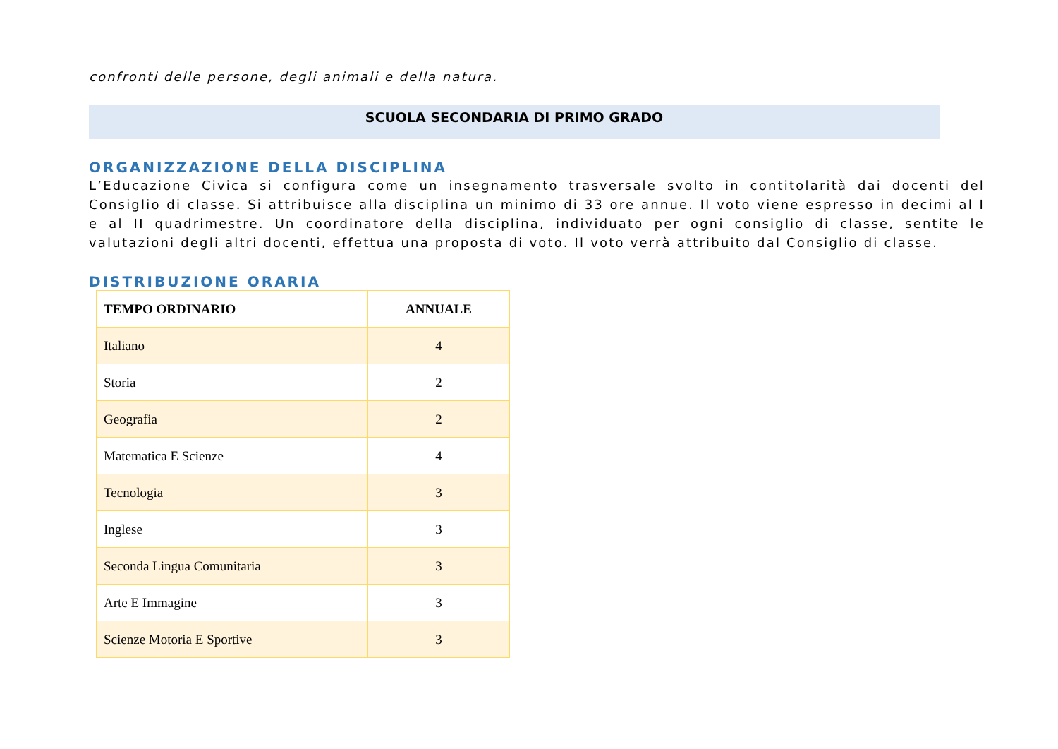confronti delle persone, degli animali e della natura.
SCUOLA SECONDARIA DI PRIMO GRADO
ORGANIZZAZIONE DELLA DISCIPLINA
L’Educazione Civica si configura come un insegnamento trasversale svolto in contitolarità dai docenti del Consiglio di classe. Si attribuisce alla disciplina un minimo di 33 ore annue. Il voto viene espresso in decimi al I e al II quadrimestre. Un coordinatore della disciplina, individuato per ogni consiglio di classe, sentite le valutazioni degli altri docenti, effettua una proposta di voto. Il voto verrà attribuito dal Consiglio di classe.
DISTRIBUZIONE ORARIA
| TEMPO ORDINARIO | ANNUALE |
| --- | --- |
| Italiano | 4 |
| Storia | 2 |
| Geografia | 2 |
| Matematica E Scienze | 4 |
| Tecnologia | 3 |
| Inglese | 3 |
| Seconda Lingua Comunitaria | 3 |
| Arte E Immagine | 3 |
| Scienze Motoria E Sportive | 3 |